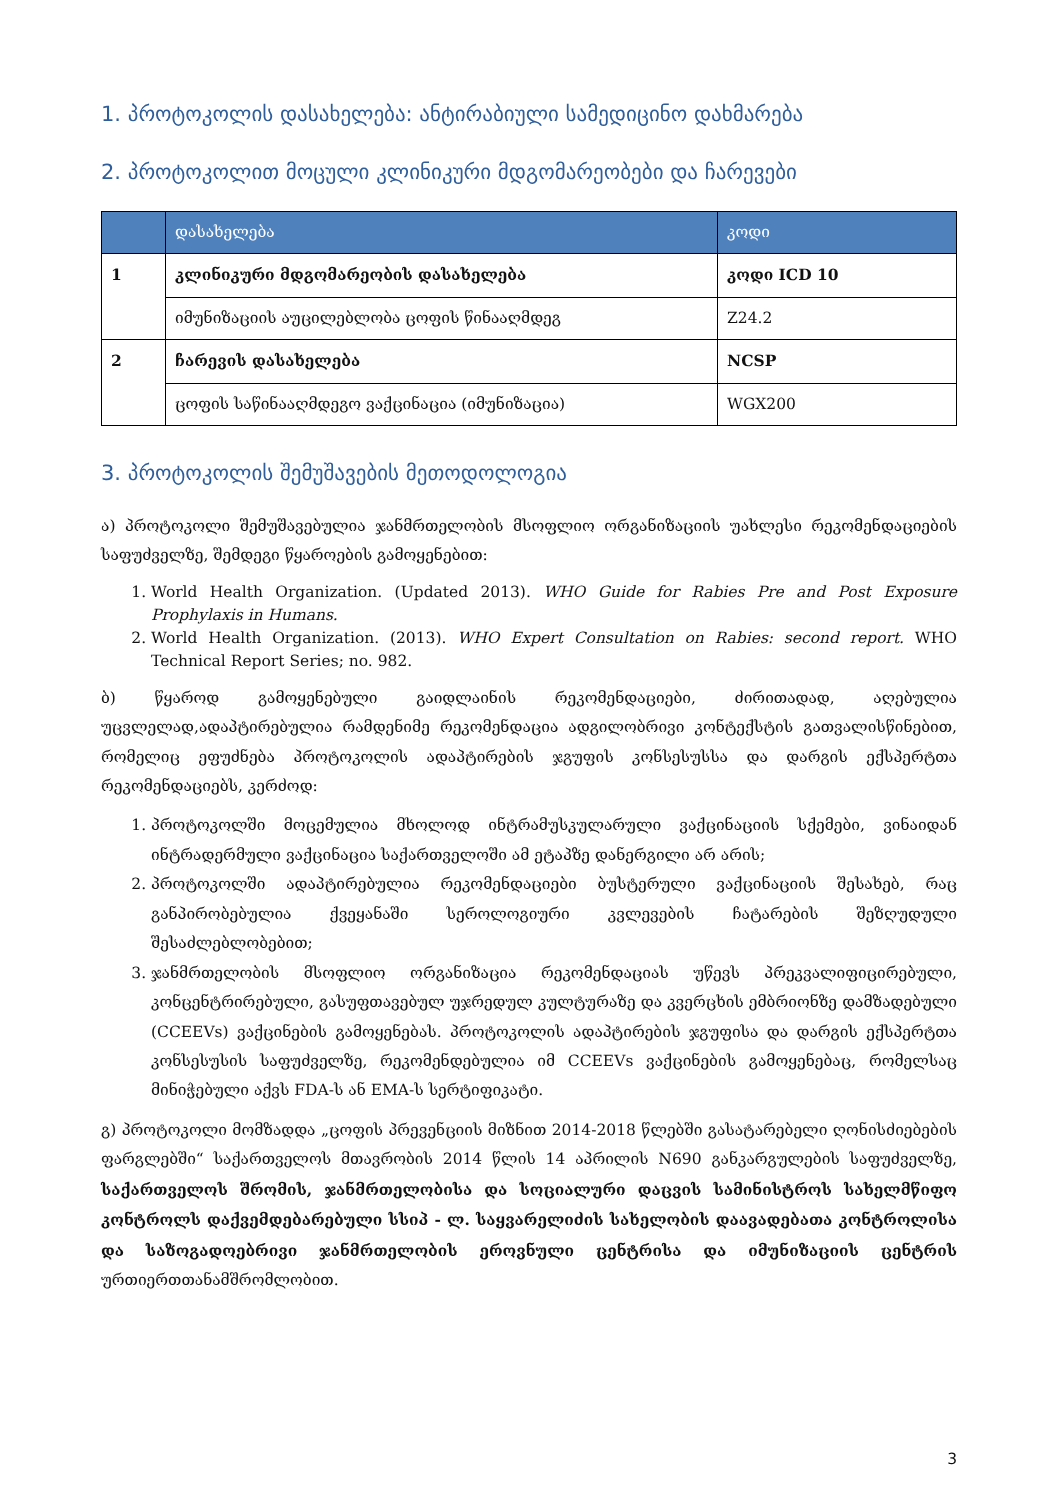1. პროტოკოლის დასახელება: ანტირაბიული სამედიცინო დახმარება
2. პროტოკოლით მოცული კლინიკური მდგომარეობები და ჩარევები
| | დასახელება | კოდი |
| --- | --- | --- |
| 1 | კლინიკური მდგომარეობის დასახელება | კოდი ICD 10 |
| | იმუნიზაციის აუცილებლობა ცოფის წინააღმდეგ | Z24.2 |
| 2 | ჩარევის დასახელება | NCSP |
| | ცოფის საწინააღმდეგო ვაქცინაცია (იმუნიზაცია) | WGX200 |
3. პროტოკოლის შემუშავების მეთოდოლოგია
ა) პროტოკოლი შემუშავებულია ჯანმრთელობის მსოფლიო ორგანიზაციის უახლესი რეკომენდაციების საფუძველზე, შემდეგი წყაროების გამოყენებით:
1. World Health Organization. (Updated 2013). WHO Guide for Rabies Pre and Post Exposure Prophylaxis in Humans.
2. World Health Organization. (2013). WHO Expert Consultation on Rabies: second report. WHO Technical Report Series; no. 982.
ბ) წყაროდ გამოყენებული გაიდლაინის რეკომენდაციები, ძირითადად, აღებულია უცვლელად,ადაპტირებულია რამდენიმე რეკომენდაცია ადგილობრივი კონტექსტის გათვალისწინებით, რომელიც ეფუძნება პროტოკოლის ადაპტირების ჯგუფის კონსესუსსა და დარგის ექსპერტთა რეკომენდაციებს, კერძოდ:
1. პროტოკოლში მოცემულია მხოლოდ ინტრამუსკულარული ვაქცინაციის სქემები, ვინაიდან ინტრადერმული ვაქცინაცია საქართველოში ამ ეტაპზე დანერგილი არ არის;
2. პროტოკოლში ადაპტირებულია რეკომენდაციები ბუსტერული ვაქცინაციის შესახებ, რაც განპირობებულია ქვეყანაში სეროლოგიური კვლევების ჩატარების შეზღუდული შესაძლებლობებით;
3. ჯანმრთელობის მსოფლიო ორგანიზაცია რეკომენდაციას უწევს პრეკვალიფიცირებული, კონცენტრირებული, გასუფთავებულ უჯრედულ კულტურაზე და კვერცხის ემბრიონზე დამზადებული (CCEEVs) ვაქცინების გამოყენებას. პროტოკოლის ადაპტირების ჯგუფისა და დარგის ექსპერტთა კონსესუსის საფუძველზე, რეკომენდებულია იმ CCEEVs ვაქცინების გამოყენებაც, რომელსაც მინიჭებული აქვს FDA-ს ან EMA-ს სერტიფიკატი.
გ) პროტოკოლი მომზადდა „ცოფის პრევენციის მიზნით 2014-2018 წლებში გასატარებელი ღონისძიებების ფარგლებში“ საქართველოს მთავრობის 2014 წლის 14 აპრილის N690 განკარგულების საფუძველზე, საქართველოს შრომის, ჯანმრთელობისა და სოციალური დაცვის სამინისტროს სახელმწიფო კონტროლს დაქვემდებარებული სსიპ - ლ. საყვარელიძის სახელობის დაავადებათა კონტროლისა და საზოგადოებრივი ჯანმრთელობის ეროვნული ცენტრისა და იმუნიზაციის ცენტრის ურთიერთთანამშრომლობით.
3